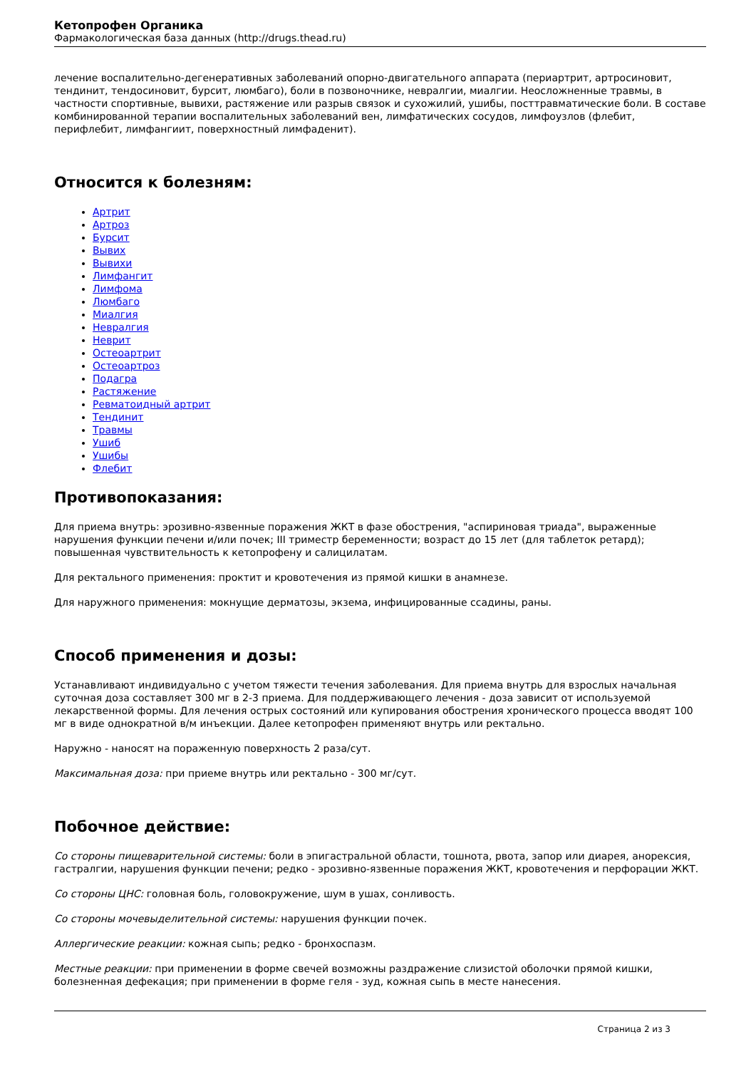Кетопрофен Органика
Фармакологическая база данных (http://drugs.thead.ru)
лечение воспалительно-дегенеративных заболеваний опорно-двигательного аппарата (периартрит, артросиновит, тендинит, тендосиновит, бурсит, люмбаго), боли в позвоночнике, невралгии, миалгии. Неосложненные травмы, в частности спортивные, вывихи, растяжение или разрыв связок и сухожилий, ушибы, посттравматические боли. В составе комбинированной терапии воспалительных заболеваний вен, лимфатических сосудов, лимфоузлов (флебит, перифлебит, лимфангиит, поверхностный лимфаденит).
Относится к болезням:
Артрит
Артроз
Бурсит
Вывих
Вывихи
Лимфангит
Лимфома
Люмбаго
Миалгия
Невралгия
Неврит
Остеоартрит
Остеоартроз
Подагра
Растяжение
Ревматоидный артрит
Тендинит
Травмы
Ушиб
Ушибы
Флебит
Противопоказания:
Для приема внутрь: эрозивно-язвенные поражения ЖКТ в фазе обострения, "аспириновая триада", выраженные нарушения функции печени и/или почек; III триместр беременности; возраст до 15 лет (для таблеток ретард); повышенная чувствительность к кетопрофену и салицилатам.
Для ректального применения: проктит и кровотечения из прямой кишки в анамнезе.
Для наружного применения: мокнущие дерматозы, экзема, инфицированные ссадины, раны.
Способ применения и дозы:
Устанавливают индивидуально с учетом тяжести течения заболевания. Для приема внутрь для взрослых начальная суточная доза составляет 300 мг в 2-3 приема. Для поддерживающего лечения - доза зависит от используемой лекарственной формы. Для лечения острых состояний или купирования обострения хронического процесса вводят 100 мг в виде однократной в/м инъекции. Далее кетопрофен применяют внутрь или ректально.
Наружно - наносят на пораженную поверхность 2 раза/сут.
Максимальная доза: при приеме внутрь или ректально - 300 мг/сут.
Побочное действие:
Со стороны пищеварительной системы: боли в эпигастральной области, тошнота, рвота, запор или диарея, анорексия, гастралгии, нарушения функции печени; редко - эрозивно-язвенные поражения ЖКТ, кровотечения и перфорации ЖКТ.
Со стороны ЦНС: головная боль, головокружение, шум в ушах, сонливость.
Со стороны мочевыделительной системы: нарушения функции почек.
Аллергические реакции: кожная сыпь; редко - бронхоспазм.
Местные реакции: при применении в форме свечей возможны раздражение слизистой оболочки прямой кишки, болезненная дефекация; при применении в форме геля - зуд, кожная сыпь в месте нанесения.
Страница 2 из 3